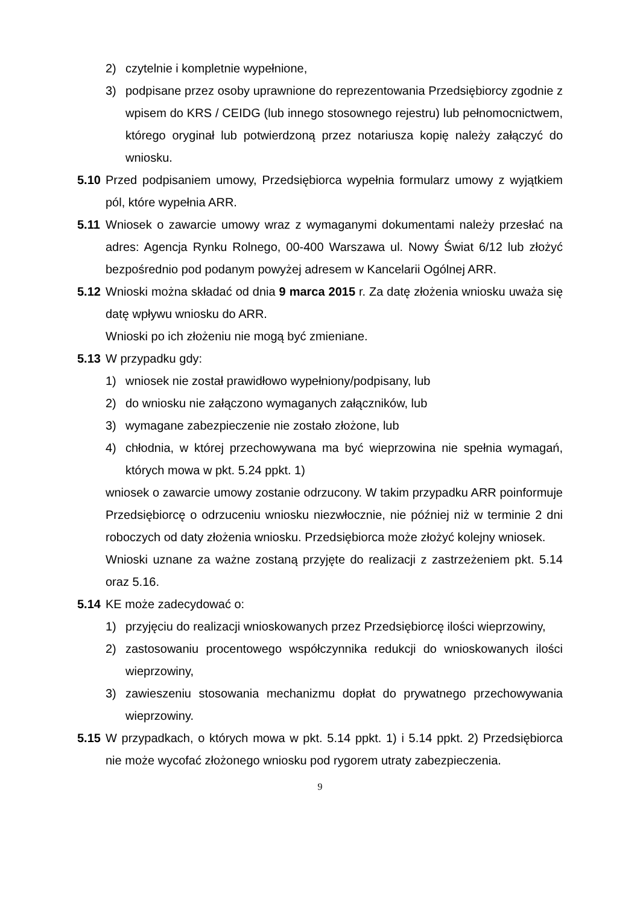2) czytelnie i kompletnie wypełnione,
3) podpisane przez osoby uprawnione do reprezentowania Przedsiębiorcy zgodnie z wpisem do KRS / CEIDG (lub innego stosownego rejestru) lub pełnomocnictwem, którego oryginał lub potwierdzoną przez notariusza kopię należy załączyć do wniosku.
5.10 Przed podpisaniem umowy, Przedsiębiorca wypełnia formularz umowy z wyjątkiem pól, które wypełnia ARR.
5.11 Wniosek o zawarcie umowy wraz z wymaganymi dokumentami należy przesłać na adres: Agencja Rynku Rolnego, 00-400 Warszawa ul. Nowy Świat 6/12 lub złożyć bezpośrednio pod podanym powyżej adresem w Kancelarii Ogólnej ARR.
5.12 Wnioski można składać od dnia 9 marca 2015 r. Za datę złożenia wniosku uważa się datę wpływu wniosku do ARR.
Wnioski po ich złożeniu nie mogą być zmieniane.
5.13 W przypadku gdy:
1) wniosek nie został prawidłowo wypełniony/podpisany, lub
2) do wniosku nie załączono wymaganych załączników, lub
3) wymagane zabezpieczenie nie zostało złożone, lub
4) chłodnia, w której przechowywana ma być wieprzowina nie spełnia wymagań, których mowa w pkt. 5.24 ppkt. 1)
wniosek o zawarcie umowy zostanie odrzucony. W takim przypadku ARR poinformuje Przedsiębiorcę o odrzuceniu wniosku niezwłocznie, nie później niż w terminie 2 dni roboczych od daty złożenia wniosku. Przedsiębiorca może złożyć kolejny wniosek.
Wnioski uznane za ważne zostaną przyjęte do realizacji z zastrzeżeniem pkt. 5.14 oraz 5.16.
5.14 KE może zadecydować o:
1) przyjęciu do realizacji wnioskowanych przez Przedsiębiorcę ilości wieprzowiny,
2) zastosowaniu procentowego współczynnika redukcji do wnioskowanych ilości wieprzowiny,
3) zawieszeniu stosowania mechanizmu dopłat do prywatnego przechowywania wieprzowiny.
5.15 W przypadkach, o których mowa w pkt. 5.14 ppkt. 1) i 5.14 ppkt. 2) Przedsiębiorca nie może wycofać złożonego wniosku pod rygorem utraty zabezpieczenia.
9